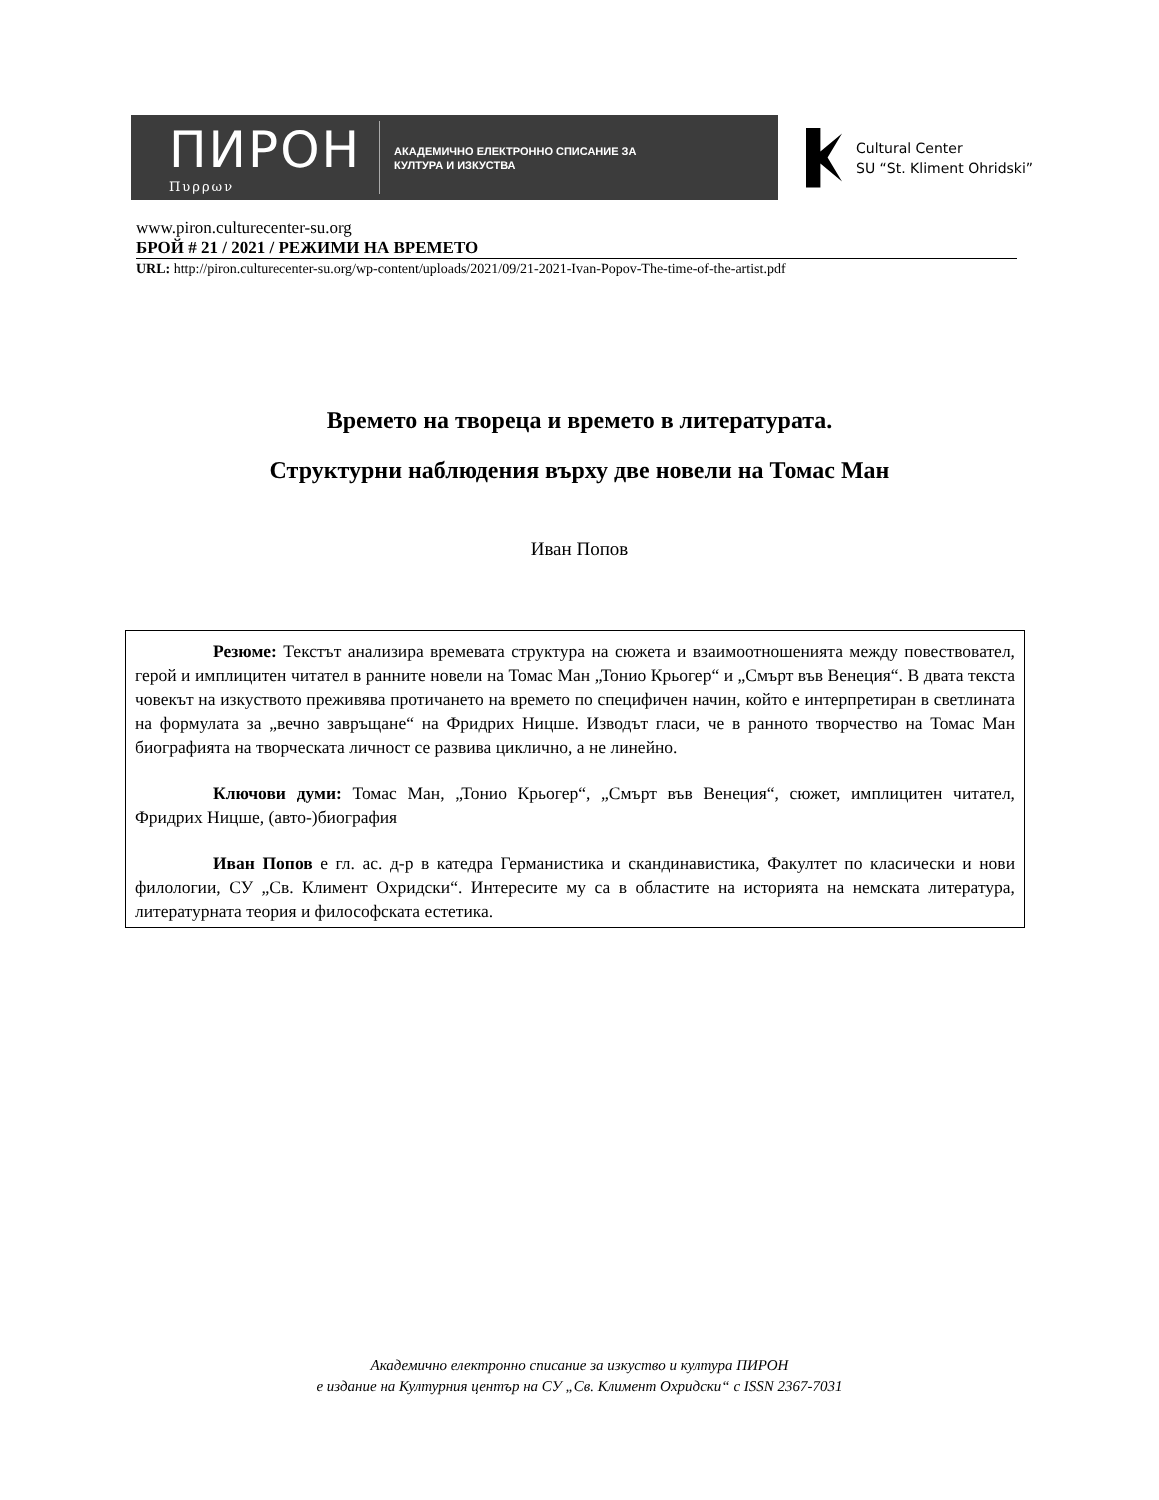ПИРОН
Πυρρων
АКАДЕМИЧНО ЕЛЕКТРОННО СПИСАНИЕ ЗА
КУЛТУРА И ИЗКУСТВА
Cultural Center
SU “St. Kliment Ohridski”
www.piron.culturecenter-su.org
БРОЙ # 21 / 2021 / РЕЖИМИ НА ВРЕМЕТО
URL: http://piron.culturecenter-su.org/wp-content/uploads/2021/09/21-2021-Ivan-Popov-The-time-of-the-artist.pdf
Времето на твореца и времето в литературата.
Структурни наблюдения върху две новели на Томас Ман
Иван Попов
Резюме: Текстът анализира времевата структура на сюжета и взаимоотношенията между повествовател, герой и имплицитен читател в ранните новели на Томас Ман „Тонио Крьогер“ и „Смърт във Венеция“. В двата текста човекът на изкуството преживява протичането на времето по специфичен начин, който е интерпретиран в светлината на формулата за „вечно завръщане“ на Фридрих Ницше. Изводът гласи, че в ранното творчество на Томас Ман биографията на творческата личност се развива циклично, а не линейно.
Ключови думи: Томас Ман, „Тонио Крьогер“, „Смърт във Венеция“, сюжет, имплицитен читател, Фридрих Ницше, (авто-)биография
Иван Попов е гл. ас. д-р в катедра Германистика и скандинавистика, Факултет по класически и нови филологии, СУ „Св. Климент Охридски“. Интересите му са в областите на историята на немската литература, литературната теория и философската естетика.
Академично електронно списание за изкуство и култура ПИРОН
е издание на Културния център на СУ „Св. Климент Охридски“ с ISSN 2367-7031